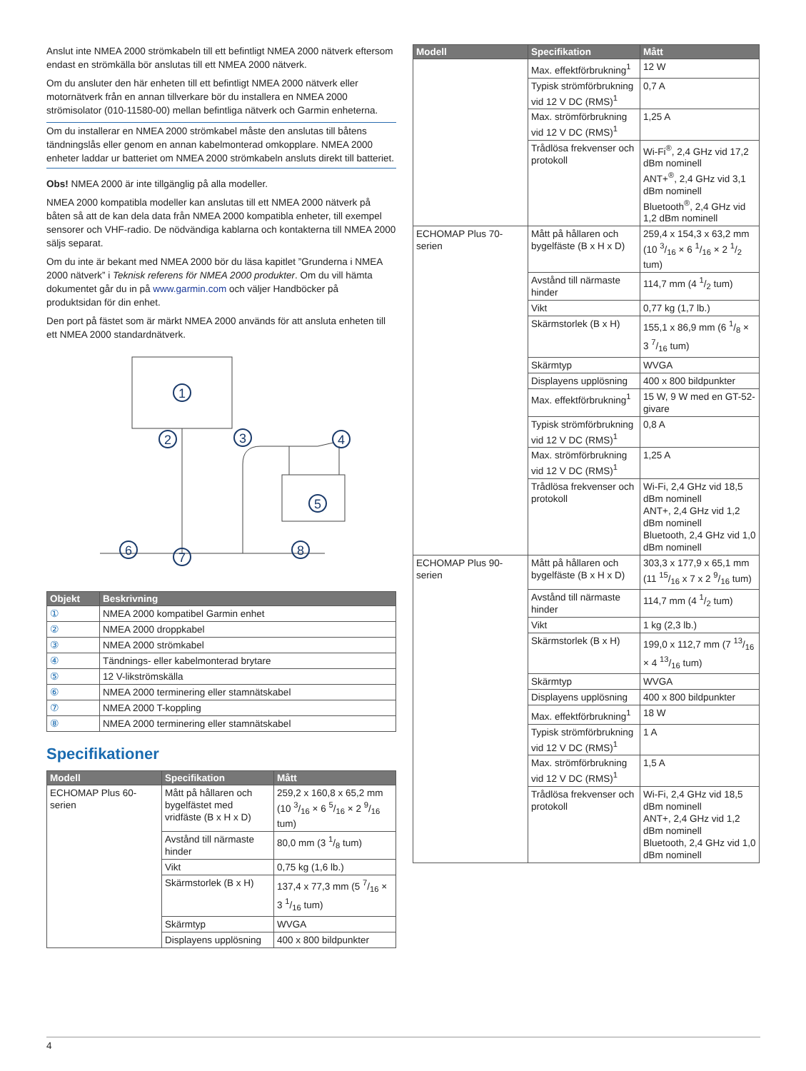Anslut inte NMEA 2000 strömkabeln till ett befintligt NMEA 2000 nätverk eftersom endast en strömkälla bör anslutas till ett NMEA 2000 nätverk.
Om du ansluter den här enheten till ett befintligt NMEA 2000 nätverk eller motornätverk från en annan tillverkare bör du installera en NMEA 2000 strömisolator (010-11580-00) mellan befintliga nätverk och Garmin enheterna.
Om du installerar en NMEA 2000 strömkabel måste den anslutas till båtens tändningslås eller genom en annan kabelmonterad omkopplare. NMEA 2000 enheter laddar ur batteriet om NMEA 2000 strömkabeln ansluts direkt till batteriet.
Obs! NMEA 2000 är inte tillgänglig på alla modeller.
NMEA 2000 kompatibla modeller kan anslutas till ett NMEA 2000 nätverk på båten så att de kan dela data från NMEA 2000 kompatibla enheter, till exempel sensorer och VHF-radio. De nödvändiga kablarna och kontakterna till NMEA 2000 säljs separat.
Om du inte är bekant med NMEA 2000 bör du läsa kapitlet ”Grunderna i NMEA 2000 nätverk” i Teknisk referens för NMEA 2000 produkter. Om du vill hämta dokumentet går du in på www.garmin.com och väljer Handböcker på produktsidan för din enhet.
Den port på fästet som är märkt NMEA 2000 används för att ansluta enheten till ett NMEA 2000 standardnätverk.
1
2
3
4
5
6
7
8
| Objekt | Beskrivning |
| --- | --- |
| ① | NMEA 2000 kompatibel Garmin enhet |
| ② | NMEA 2000 droppkabel |
| ③ | NMEA 2000 strömkabel |
| ④ | Tändnings- eller kabelmonterad brytare |
| ⑤ | 12 V-likströmskälla |
| ⑥ | NMEA 2000 terminering eller stamnätskabel |
| ⑦ | NMEA 2000 T-koppling |
| ⑧ | NMEA 2000 terminering eller stamnätskabel |
Specifikationer
| Modell | Specifikation | Mått |
| --- | --- | --- |
| ECHOMAP Plus 60-serien | Mått på hållaren och bygelfästet med vridfäste (B x H x D) | 259,2 x 160,8 x 65,2 mm (10 3/16 × 6 5/16 × 2 9/16 tum) |
| | Avstånd till närmaste hinder | 80,0 mm (3 1/8 tum) |
| | Vikt | 0,75 kg (1,6 lb.) |
| | Skärmstorlek (B x H) | 137,4 x 77,3 mm (5 7/16 × 3 1/16 tum) |
| | Skärmtyp | WVGA |
| | Displayens upplösning | 400 x 800 bildpunkter |
| Modell | Specifikation | Mått |
| --- | --- | --- |
| | Max. effektförbrukning<sup>1</sup> | 12 W |
| | Typisk strömförbrukning vid 12 V DC (RMS)<sup>1</sup> | 0,7 A |
| | Max. strömförbrukning vid 12 V DC (RMS)<sup>1</sup> | 1,25 A |
| | Trådlösa frekvenser och protokoll | Wi-Fi<sup>®</sup>, 2,4 GHz vid 17,2 dBm nominell ANT+<sup>®</sup>, 2,4 GHz vid 3,1 dBm nominell Bluetooth<sup>®</sup>, 2,4 GHz vid 1,2 dBm nominell |
| ECHOMAP Plus 70-serien | Mått på hållaren och bygelfäste (B x H x D) | 259,4 x 154,3 x 63,2 mm (10 3/16 × 6 1/16 × 2 1/2 tum) |
| | Avstånd till närmaste hinder | 114,7 mm (4 1/2 tum) |
| | Vikt | 0,77 kg (1,7 lb.) |
| | Skärmstorlek (B x H) | 155,1 x 86,9 mm (6 1/8 × 3 7/16 tum) |
| | Skärmtyp | WVGA |
| | Displayens upplösning | 400 x 800 bildpunkter |
| | Max. effektförbrukning<sup>1</sup> | 15 W, 9 W med en GT-52-givare |
| | Typisk strömförbrukning vid 12 V DC (RMS)<sup>1</sup> | 0,8 A |
| | Max. strömförbrukning vid 12 V DC (RMS)<sup>1</sup> | 1,25 A |
| | Trådlösa frekvenser och protokoll | Wi-Fi, 2,4 GHz vid 18,5 dBm nominell ANT+, 2,4 GHz vid 1,2 dBm nominell Bluetooth, 2,4 GHz vid 1,0 dBm nominell |
| ECHOMAP Plus 90-serien | Mått på hållaren och bygelfäste (B x H x D) | 303,3 x 177,9 x 65,1 mm (11 15/16 x 7 x 2 9/16 tum) |
| | Avstånd till närmaste hinder | 114,7 mm (4 1/2 tum) |
| | Vikt | 1 kg (2,3 lb.) |
| | Skärmstorlek (B x H) | 199,0 x 112,7 mm (7 13/16 × 4 13/16 tum) |
| | Skärmtyp | WVGA |
| | Displayens upplösning | 400 x 800 bildpunkter |
| | Max. effektförbrukning<sup>1</sup> | 18 W |
| | Typisk strömförbrukning vid 12 V DC (RMS)<sup>1</sup> | 1 A |
| | Max. strömförbrukning vid 12 V DC (RMS)<sup>1</sup> | 1,5 A |
| | Trådlösa frekvenser och protokoll | Wi-Fi, 2,4 GHz vid 18,5 dBm nominell ANT+, 2,4 GHz vid 1,2 dBm nominell Bluetooth, 2,4 GHz vid 1,0 dBm nominell |
4